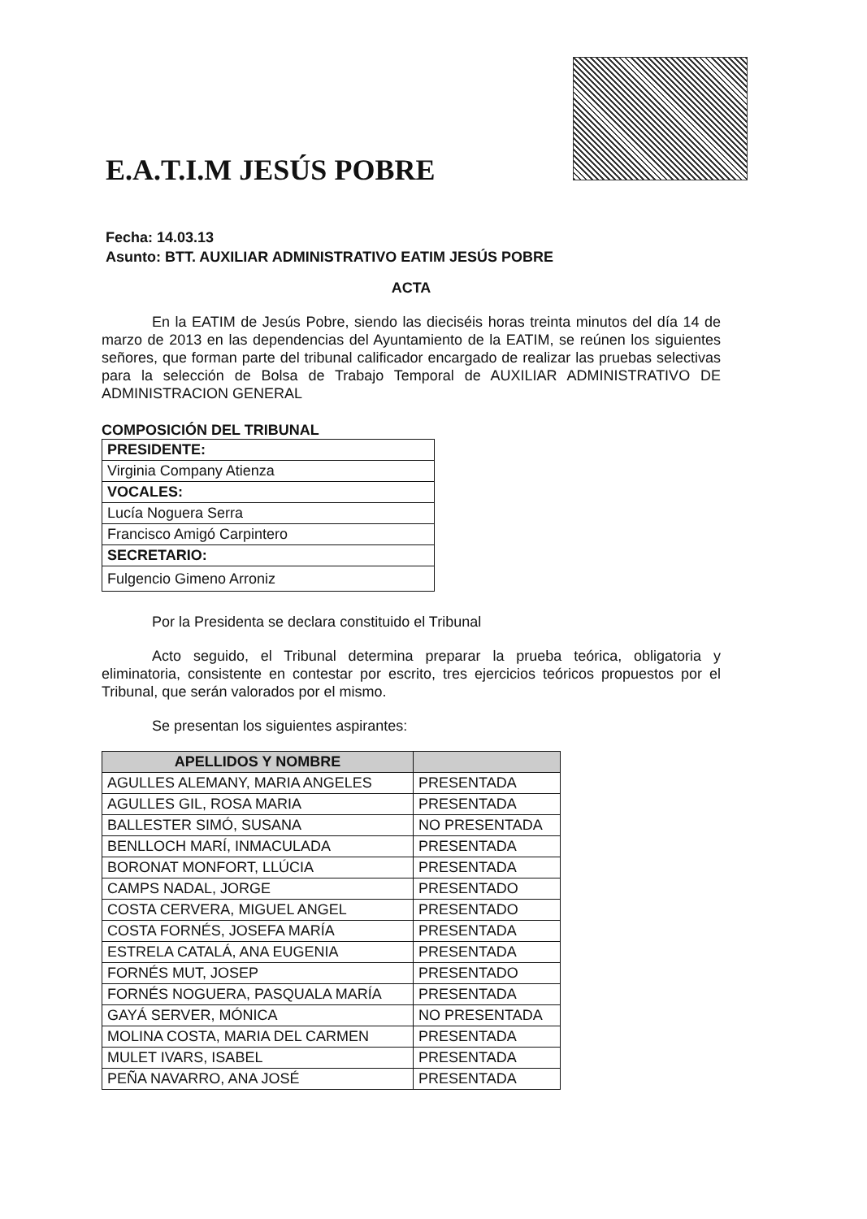E.A.T.I.M JESÚS POBRE
Fecha: 14.03.13
Asunto: BTT. AUXILIAR ADMINISTRATIVO EATIM JESÚS POBRE
ACTA
En la EATIM de Jesús Pobre, siendo las dieciséis horas treinta minutos del día 14 de marzo de 2013 en las dependencias del Ayuntamiento de la EATIM, se reúnen los siguientes señores, que forman parte del tribunal calificador encargado de realizar las pruebas selectivas para la selección de Bolsa de Trabajo Temporal de AUXILIAR ADMINISTRATIVO DE ADMINISTRACION GENERAL
COMPOSICIÓN DEL TRIBUNAL
| PRESIDENTE: |
| --- |
| Virginia Company Atienza |
| VOCALES: |
| Lucía Noguera Serra |
| Francisco Amigó Carpintero |
| SECRETARIO: |
| Fulgencio Gimeno Arroniz |
Por la Presidenta se declara constituido el Tribunal
Acto seguido, el Tribunal determina preparar la prueba teórica, obligatoria y eliminatoria, consistente en contestar por escrito, tres ejercicios teóricos propuestos por el Tribunal, que serán valorados por el mismo.
Se presentan los siguientes aspirantes:
| APELLIDOS Y NOMBRE | |
| --- | --- |
| AGULLES ALEMANY, MARIA ANGELES | PRESENTADA |
| AGULLES GIL, ROSA MARIA | PRESENTADA |
| BALLESTER SIMÓ, SUSANA | NO PRESENTADA |
| BENLLOCH MARÍ, INMACULADA | PRESENTADA |
| BORONAT MONFORT, LLÚCIA | PRESENTADA |
| CAMPS NADAL, JORGE | PRESENTADO |
| COSTA CERVERA, MIGUEL ANGEL | PRESENTADO |
| COSTA FORNÉS, JOSEFA MARÍA | PRESENTADA |
| ESTRELA CATALÁ, ANA EUGENIA | PRESENTADA |
| FORNÉS MUT, JOSEP | PRESENTADO |
| FORNÉS NOGUERA, PASQUALA MARÍA | PRESENTADA |
| GAYÁ SERVER, MÓNICA | NO PRESENTADA |
| MOLINA COSTA, MARIA DEL CARMEN | PRESENTADA |
| MULET IVARS, ISABEL | PRESENTADA |
| PEÑA NAVARRO, ANA JOSÉ | PRESENTADA |